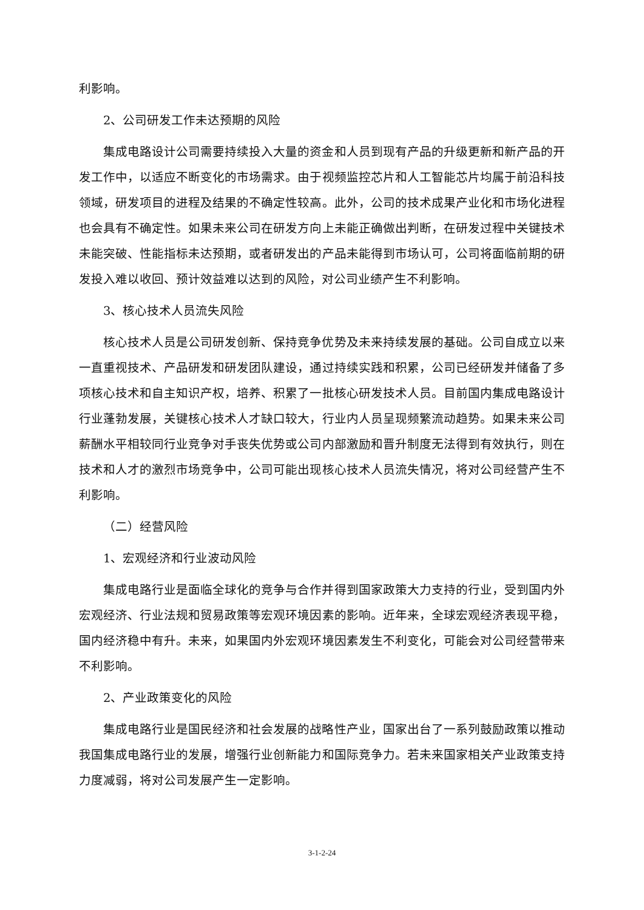利影响。
2、公司研发工作未达预期的风险
集成电路设计公司需要持续投入大量的资金和人员到现有产品的升级更新和新产品的开发工作中，以适应不断变化的市场需求。由于视频监控芯片和人工智能芯片均属于前沿科技领域，研发项目的进程及结果的不确定性较高。此外，公司的技术成果产业化和市场化进程也会具有不确定性。如果未来公司在研发方向上未能正确做出判断，在研发过程中关键技术未能突破、性能指标未达预期，或者研发出的产品未能得到市场认可，公司将面临前期的研发投入难以收回、预计效益难以达到的风险，对公司业绩产生不利影响。
3、核心技术人员流失风险
核心技术人员是公司研发创新、保持竞争优势及未来持续发展的基础。公司自成立以来一直重视技术、产品研发和研发团队建设，通过持续实践和积累，公司已经研发并储备了多项核心技术和自主知识产权，培养、积累了一批核心研发技术人员。目前国内集成电路设计行业蓬勃发展，关键核心技术人才缺口较大，行业内人员呈现频繁流动趋势。如果未来公司薪酬水平相较同行业竞争对手丧失优势或公司内部激励和晋升制度无法得到有效执行，则在技术和人才的激烈市场竞争中，公司可能出现核心技术人员流失情况，将对公司经营产生不利影响。
（二）经营风险
1、宏观经济和行业波动风险
集成电路行业是面临全球化的竞争与合作并得到国家政策大力支持的行业，受到国内外宏观经济、行业法规和贸易政策等宏观环境因素的影响。近年来，全球宏观经济表现平稳，国内经济稳中有升。未来，如果国内外宏观环境因素发生不利变化，可能会对公司经营带来不利影响。
2、产业政策变化的风险
集成电路行业是国民经济和社会发展的战略性产业，国家出台了一系列鼓励政策以推动我国集成电路行业的发展，增强行业创新能力和国际竞争力。若未来国家相关产业政策支持力度减弱，将对公司发展产生一定影响。
3-1-2-24